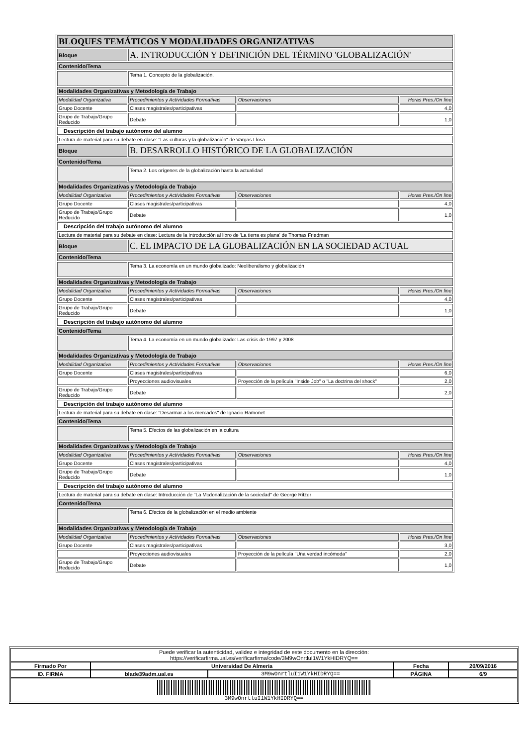| BLOQUES TEMÁTICOS Y MODALIDADES ORGANIZATIVAS | | | |
| Bloque | A. INTRODUCCIÓN Y DEFINICIÓN DEL TÉRMINO 'GLOBALIZACIÓN' | | |
| Contenido/Tema | | | |
| | Tema 1. Concepto de la globalización. | | |
| Modalidades Organizativas y Metodología de Trabajo | | | |
| Modalidad Organizativa | Procedimientos y Actividades Formativas | Observaciones | Horas Pres./On line |
| Grupo Docente | Clases magistrales/participativas | | 4,0 |
| Grupo de Trabajo/Grupo Reducido | Debate | | 1,0 |
| Descripción del trabajo autónomo del alumno | | | |
| Lectura de material para su debate en clase: "Las culturas y la globalización" de Vargas Llosa | | | |
| Bloque | B. DESARROLLO HISTÓRICO DE LA GLOBALIZACIÓN | | |
| Contenido/Tema | | | |
| | Tema 2. Los orígenes de la globalización hasta la actualidad | | |
| Modalidades Organizativas y Metodología de Trabajo | | | |
| Modalidad Organizativa | Procedimientos y Actividades Formativas | Observaciones | Horas Pres./On line |
| Grupo Docente | Clases magistrales/participativas | | 4,0 |
| Grupo de Trabajo/Grupo Reducido | Debate | | 1,0 |
| Descripción del trabajo autónomo del alumno | | | |
| Lectura de material para su debate en clase: Lectura de la Introducción al libro de 'La tierra es plana' de Thomas Friedman | | | |
| Bloque | C. EL IMPACTO DE LA GLOBALIZACIÓN EN LA SOCIEDAD ACTUAL | | |
| Contenido/Tema | | | |
| | Tema 3. La economía en un mundo globalizado: Neoliberalismo y globalización | | |
| Modalidades Organizativas y Metodología de Trabajo | | | |
| Modalidad Organizativa | Procedimientos y Actividades Formativas | Observaciones | Horas Pres./On line |
| Grupo Docente | Clases magistrales/participativas | | 4,0 |
| Grupo de Trabajo/Grupo Reducido | Debate | | 1,0 |
| Descripción del trabajo autónomo del alumno | | | |
| Contenido/Tema | | | |
| | Tema 4. La economía en un mundo globalizado: Las crisis de 1997 y 2008 | | |
| Modalidades Organizativas y Metodología de Trabajo | | | |
| Modalidad Organizativa | Procedimientos y Actividades Formativas | Observaciones | Horas Pres./On line |
| Grupo Docente | Clases magistrales/participativas | | 6,0 |
| | Proyecciones audiovisuales | Proyección de la película "Inside Job" o "La doctrina del shock" | 2,0 |
| Grupo de Trabajo/Grupo Reducido | Debate | | 2,0 |
| Descripción del trabajo autónomo del alumno | | | |
| Lectura de material para su debate en clase: "Desarmar a los mercados" de Ignacio Ramonet | | | |
| Contenido/Tema | | | |
| | Tema 5. Efectos de las globalización en la cultura | | |
| Modalidades Organizativas y Metodología de Trabajo | | | |
| Modalidad Organizativa | Procedimientos y Actividades Formativas | Observaciones | Horas Pres./On line |
| Grupo Docente | Clases magistrales/participativas | | 4,0 |
| Grupo de Trabajo/Grupo Reducido | Debate | | 1,0 |
| Descripción del trabajo autónomo del alumno | | | |
| Lectura de material para su debate en clase: Introducción de "La Mcdonalización de la sociedad" de George Ritzer | | | |
| Contenido/Tema | | | |
| | Tema 6. Efectos de la globalización en el medio ambiente | | |
| Modalidades Organizativas y Metodología de Trabajo | | | |
| Modalidad Organizativa | Procedimientos y Actividades Formativas | Observaciones | Horas Pres./On line |
| Grupo Docente | Clases magistrales/participativas | | 3,0 |
| | Proyecciones audiovisuales | Proyección de la película "Una verdad incómoda" | 2,0 |
| Grupo de Trabajo/Grupo Reducido | Debate | | 1,0 |
| Puede verificar la autenticidad, validez e integridad de este documento en la dirección: https://verificarfirma.ual.es/verificarfirma/code/3M9wOnrtluI1W1YkHIDRYQ== | | | | |
| Firmado Por | Universidad De Almeria | | Fecha | 20/09/2016 |
| ID. FIRMA | blade39adm.ual.es | 3M9wOnrtluI1W1YkHIDRYQ== | PÁGINA | 6/9 |
| 3M9wOnrtluI1W1YkHIDRYQ== | | | | |